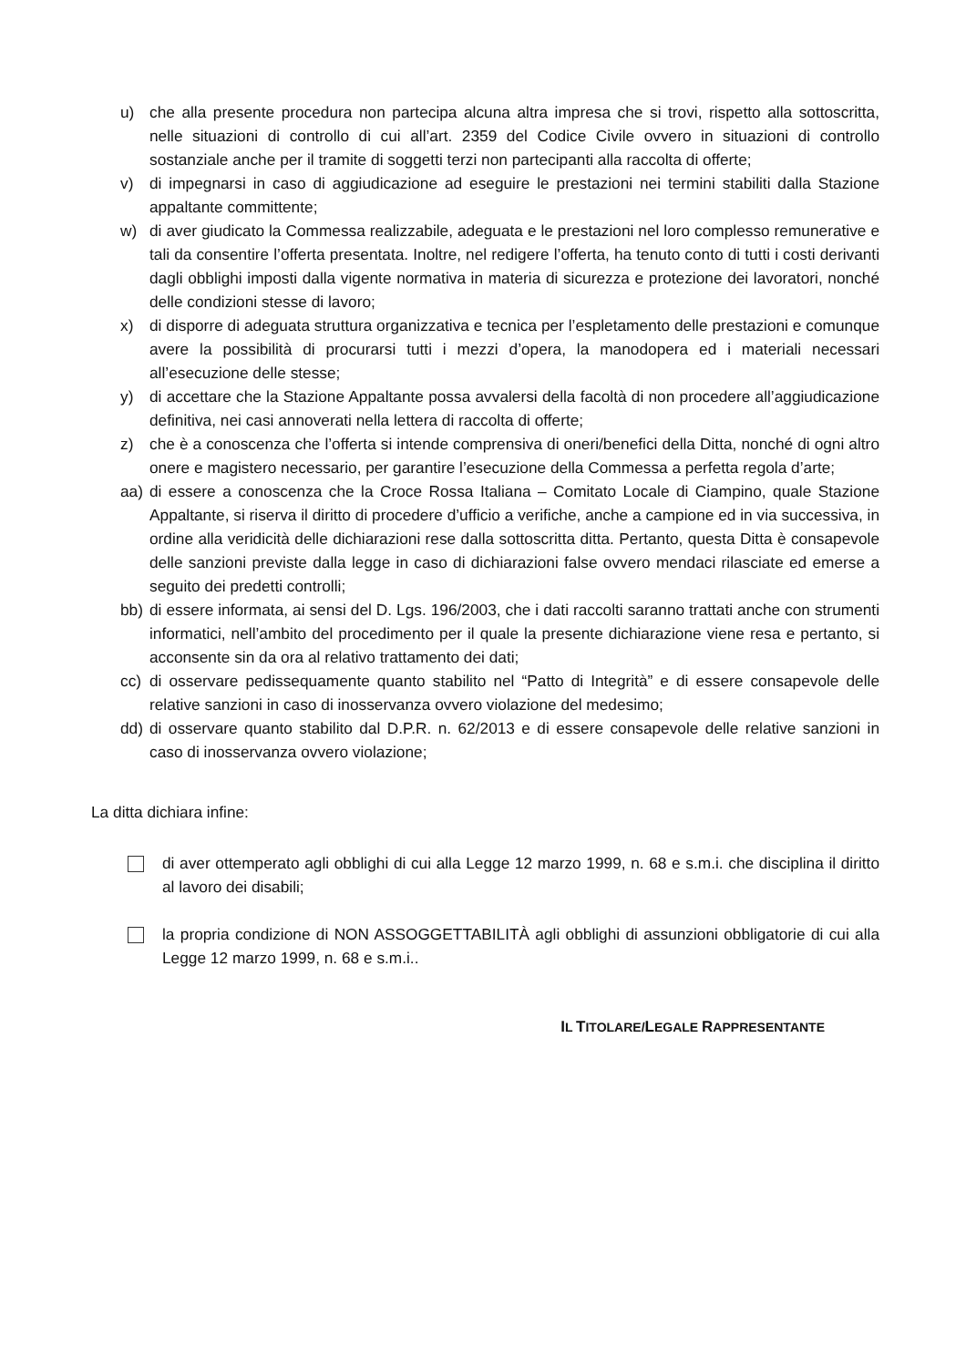u) che alla presente procedura non partecipa alcuna altra impresa che si trovi, rispetto alla sottoscritta, nelle situazioni di controllo di cui all’art. 2359 del Codice Civile ovvero in situazioni di controllo sostanziale anche per il tramite di soggetti terzi non partecipanti alla raccolta di offerte;
v) di impegnarsi in caso di aggiudicazione ad eseguire le prestazioni nei termini stabiliti dalla Stazione appaltante committente;
w) di aver giudicato la Commessa realizzabile, adeguata e le prestazioni nel loro complesso remunerative e tali da consentire l’offerta presentata. Inoltre, nel redigere l’offerta, ha tenuto conto di tutti i costi derivanti dagli obblighi imposti dalla vigente normativa in materia di sicurezza e protezione dei lavoratori, nonché delle condizioni stesse di lavoro;
x) di disporre di adeguata struttura organizzativa e tecnica per l’espletamento delle prestazioni e comunque avere la possibilità di procurarsi tutti i mezzi d’opera, la manodopera ed i materiali necessari all’esecuzione delle stesse;
y) di accettare che la Stazione Appaltante possa avvalersi della facoltà di non procedere all’aggiudicazione definitiva, nei casi annoverati nella lettera di raccolta di offerte;
z) che è a conoscenza che l’offerta si intende comprensiva di oneri/benefici della Ditta, nonché di ogni altro onere e magistero necessario, per garantire l’esecuzione della Commessa a perfetta regola d’arte;
aa) di essere a conoscenza che la Croce Rossa Italiana – Comitato Locale di Ciampino, quale Stazione Appaltante, si riserva il diritto di procedere d’ufficio a verifiche, anche a campione ed in via successiva, in ordine alla veridicità delle dichiarazioni rese dalla sottoscritta ditta. Pertanto, questa Ditta è consapevole delle sanzioni previste dalla legge in caso di dichiarazioni false ovvero mendaci rilasciate ed emerse a seguito dei predetti controlli;
bb) di essere informata, ai sensi del D. Lgs. 196/2003, che i dati raccolti saranno trattati anche con strumenti informatici, nell’ambito del procedimento per il quale la presente dichiarazione viene resa e pertanto, si acconsente sin da ora al relativo trattamento dei dati;
cc) di osservare pedissequamente quanto stabilito nel “Patto di Integrità” e di essere consapevole delle relative sanzioni in caso di inosservanza ovvero violazione del medesimo;
dd) di osservare quanto stabilito dal D.P.R. n. 62/2013 e di essere consapevole delle relative sanzioni in caso di inosservanza ovvero violazione;
La ditta dichiara infine:
di aver ottemperato agli obblighi di cui alla Legge 12 marzo 1999, n. 68 e s.m.i. che disciplina il diritto al lavoro dei disabili;
la propria condizione di NON ASSOGGETTABILITÀ agli obblighi di assunzioni obbligatorie di cui alla Legge 12 marzo 1999, n. 68 e s.m.i..
IL TITOLARE/LEGALE RAPPRESENTANTE